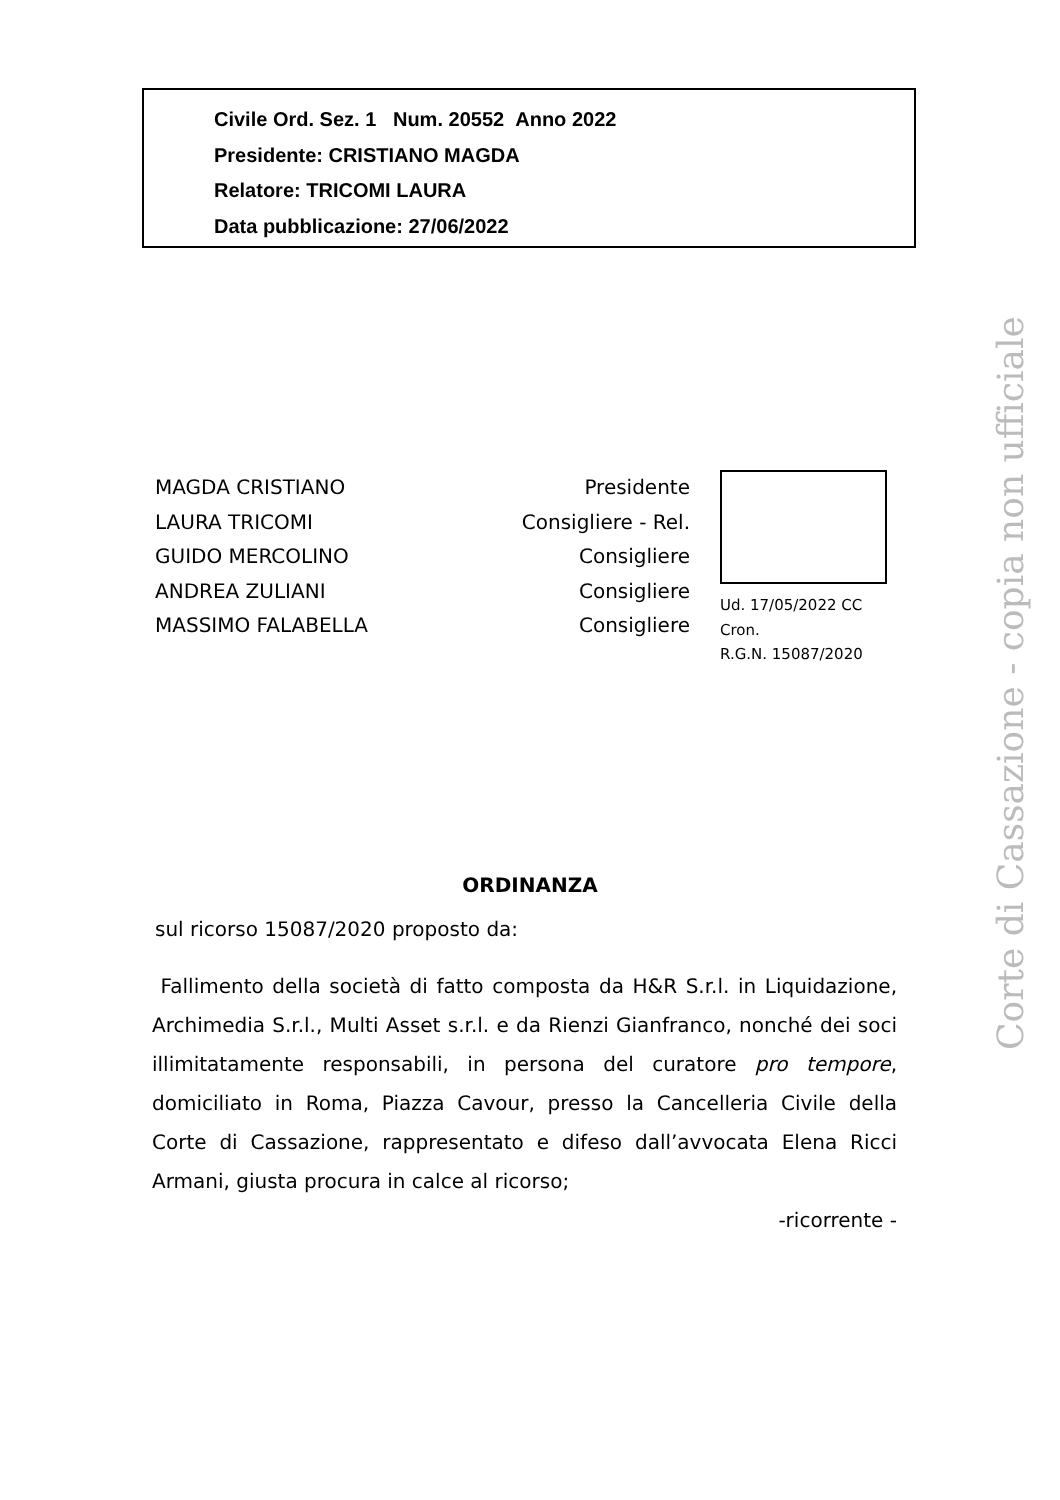Civile Ord. Sez. 1 Num. 20552 Anno 2022
Presidente: CRISTIANO MAGDA
Relatore: TRICOMI LAURA
Data pubblicazione: 27/06/2022
MAGDA CRISTIANO Presidente
LAURA TRICOMI Consigliere - Rel.
GUIDO MERCOLINO Consigliere
ANDREA ZULIANI Consigliere
MASSIMO FALABELLA Consigliere
Ud. 17/05/2022 CC
Cron.
R.G.N. 15087/2020
ORDINANZA
sul ricorso 15087/2020 proposto da:
Fallimento della società di fatto composta da H&R S.r.l. in Liquidazione, Archimedia S.r.l., Multi Asset s.r.l. e da Rienzi Gianfranco, nonché dei soci illimitatamente responsabili, in persona del curatore pro tempore, domiciliato in Roma, Piazza Cavour, presso la Cancelleria Civile della Corte di Cassazione, rappresentato e difeso dall’avvocata Elena Ricci Armani, giusta procura in calce al ricorso;
-ricorrente -
Corte di Cassazione - copia non ufficiale